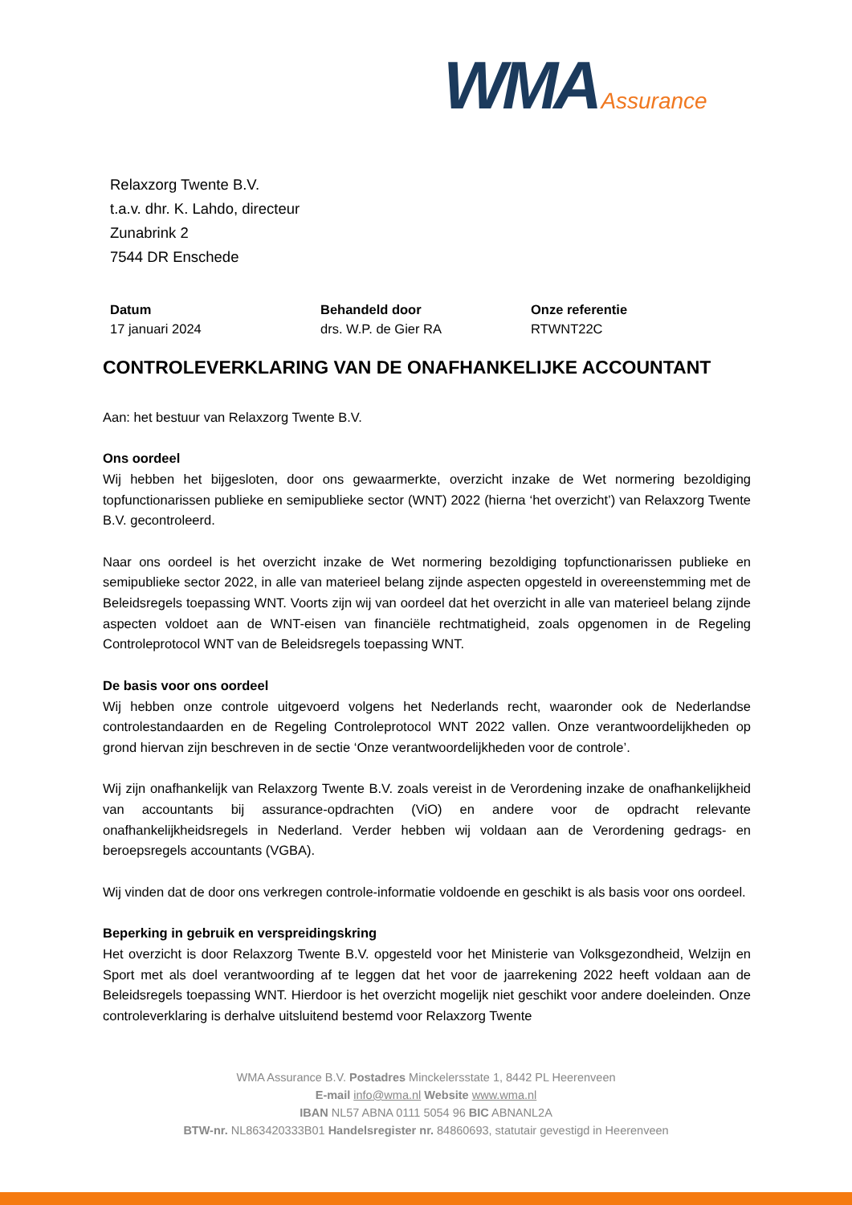WMA Assurance
Relaxzorg Twente B.V.
t.a.v. dhr. K. Lahdo, directeur
Zunabrink 2
7544 DR Enschede
Datum
17 januari 2024
Behandeld door
drs. W.P. de Gier RA
Onze referentie
RTWNT22C
CONTROLEVERKLARING VAN DE ONAFHANKELIJKE ACCOUNTANT
Aan: het bestuur van Relaxzorg Twente B.V.
Ons oordeel
Wij hebben het bijgesloten, door ons gewaarmerkte, overzicht inzake de Wet normering bezoldiging topfunctionarissen publieke en semipublieke sector (WNT) 2022 (hierna ‘het overzicht’) van Relaxzorg Twente B.V. gecontroleerd.
Naar ons oordeel is het overzicht inzake de Wet normering bezoldiging topfunctionarissen publieke en semipublieke sector 2022, in alle van materieel belang zijnde aspecten opgesteld in overeenstemming met de Beleidsregels toepassing WNT. Voorts zijn wij van oordeel dat het overzicht in alle van materieel belang zijnde aspecten voldoet aan de WNT-eisen van financiële rechtmatigheid, zoals opgenomen in de Regeling Controleprotocol WNT van de Beleidsregels toepassing WNT.
De basis voor ons oordeel
Wij hebben onze controle uitgevoerd volgens het Nederlands recht, waaronder ook de Nederlandse controlestandaarden en de Regeling Controleprotocol WNT 2022 vallen. Onze verantwoordelijkheden op grond hiervan zijn beschreven in de sectie ‘Onze verantwoordelijkheden voor de controle’.
Wij zijn onafhankelijk van Relaxzorg Twente B.V. zoals vereist in de Verordening inzake de onafhankelijkheid van accountants bij assurance-opdrachten (ViO) en andere voor de opdracht relevante onafhankelijkheidsregels in Nederland. Verder hebben wij voldaan aan de Verordening gedrags- en beroepsregels accountants (VGBA).
Wij vinden dat de door ons verkregen controle-informatie voldoende en geschikt is als basis voor ons oordeel.
Beperking in gebruik en verspreidingskring
Het overzicht is door Relaxzorg Twente B.V. opgesteld voor het Ministerie van Volksgezondheid, Welzijn en Sport met als doel verantwoording af te leggen dat het voor de jaarrekening 2022 heeft voldaan aan de Beleidsregels toepassing WNT. Hierdoor is het overzicht mogelijk niet geschikt voor andere doeleinden. Onze controleverklaring is derhalve uitsluitend bestemd voor Relaxzorg Twente
WMA Assurance B.V. Postadres Minckelersstate 1, 8442 PL Heerenveen
E-mail info@wma.nl Website www.wma.nl
IBAN NL57 ABNA 0111 5054 96 BIC ABNANL2A
BTW-nr. NL863420333B01 Handelsregister nr. 84860693, statutair gevestigd in Heerenveen